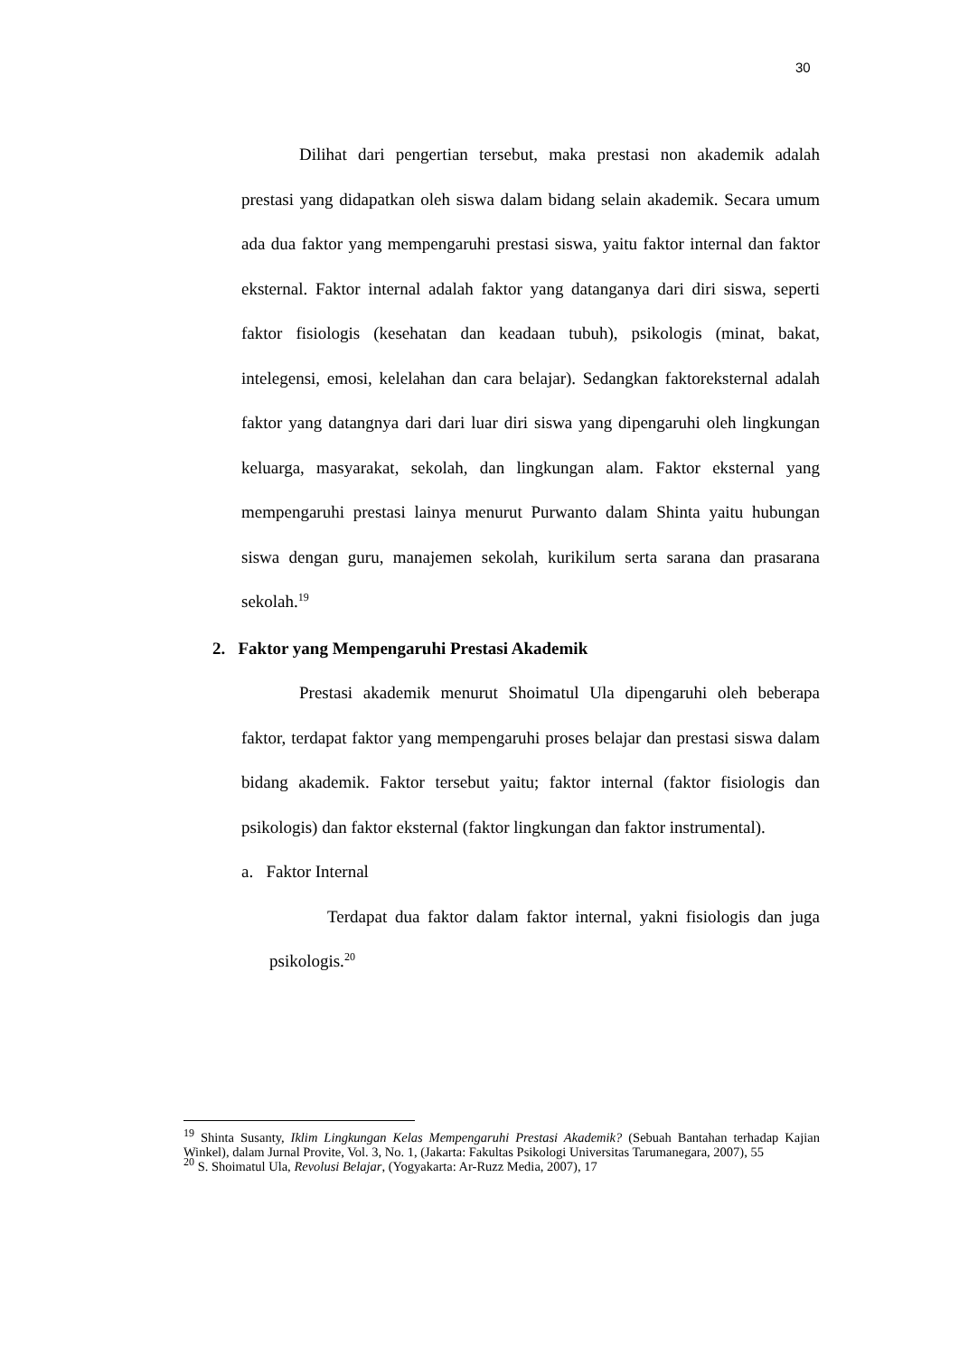30
Dilihat dari pengertian tersebut, maka prestasi non akademik adalah prestasi yang didapatkan oleh siswa dalam bidang selain akademik. Secara umum ada dua faktor yang mempengaruhi prestasi siswa, yaitu faktor internal dan faktor eksternal. Faktor internal adalah faktor yang datanganya dari diri siswa, seperti faktor fisiologis (kesehatan dan keadaan tubuh), psikologis (minat, bakat, intelegensi, emosi, kelelahan dan cara belajar). Sedangkan faktoreksternal adalah faktor yang datangnya dari dari luar diri siswa yang dipengaruhi oleh lingkungan keluarga, masyarakat, sekolah, dan lingkungan alam. Faktor eksternal yang mempengaruhi prestasi lainya menurut Purwanto dalam Shinta yaitu hubungan siswa dengan guru, manajemen sekolah, kurikilum serta sarana dan prasarana sekolah.<sup>19</sup>
2. Faktor yang Mempengaruhi Prestasi Akademik
Prestasi akademik menurut Shoimatul Ula dipengaruhi oleh beberapa faktor, terdapat faktor yang mempengaruhi proses belajar dan prestasi siswa dalam bidang akademik. Faktor tersebut yaitu; faktor internal (faktor fisiologis dan psikologis) dan faktor eksternal (faktor lingkungan dan faktor instrumental).
a. Faktor Internal
Terdapat dua faktor dalam faktor internal, yakni fisiologis dan juga psikologis.<sup>20</sup>
<sup>19</sup> Shinta Susanty, Iklim Lingkungan Kelas Mempengaruhi Prestasi Akademik? (Sebuah Bantahan terhadap Kajian Winkel), dalam Jurnal Provite, Vol. 3, No. 1, (Jakarta: Fakultas Psikologi Universitas Tarumanegara, 2007), 55
<sup>20</sup> S. Shoimatul Ula, Revolusi Belajar, (Yogyakarta: Ar-Ruzz Media, 2007), 17